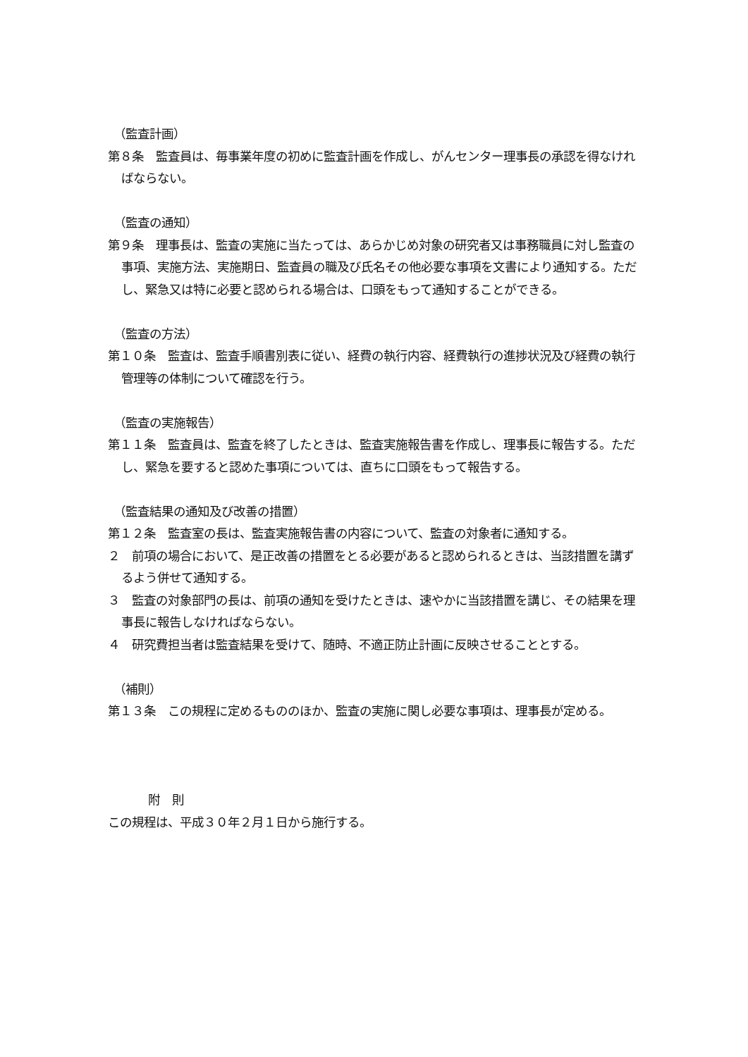（監査計画）
第８条　監査員は、毎事業年度の初めに監査計画を作成し、がんセンター理事長の承認を得なければならない。
（監査の通知）
第９条　理事長は、監査の実施に当たっては、あらかじめ対象の研究者又は事務職員に対し監査の事項、実施方法、実施期日、監査員の職及び氏名その他必要な事項を文書により通知する。ただし、緊急又は特に必要と認められる場合は、口頭をもって通知することができる。
（監査の方法）
第１０条　監査は、監査手順書別表に従い、経費の執行内容、経費執行の進捗状況及び経費の執行管理等の体制について確認を行う。
（監査の実施報告）
第１１条　監査員は、監査を終了したときは、監査実施報告書を作成し、理事長に報告する。ただし、緊急を要すると認めた事項については、直ちに口頭をもって報告する。
（監査結果の通知及び改善の措置）
第１２条　監査室の長は、監査実施報告書の内容について、監査の対象者に通知する。
２　前項の場合において、是正改善の措置をとる必要があると認められるときは、当該措置を講ずるよう併せて通知する。
３　監査の対象部門の長は、前項の通知を受けたときは、速やかに当該措置を講じ、その結果を理事長に報告しなければならない。
４　研究費担当者は監査結果を受けて、随時、不適正防止計画に反映させることとする。
（補則）
第１３条　この規程に定めるもののほか、監査の実施に関し必要な事項は、理事長が定める。
附　則
この規程は、平成３０年２月１日から施行する。